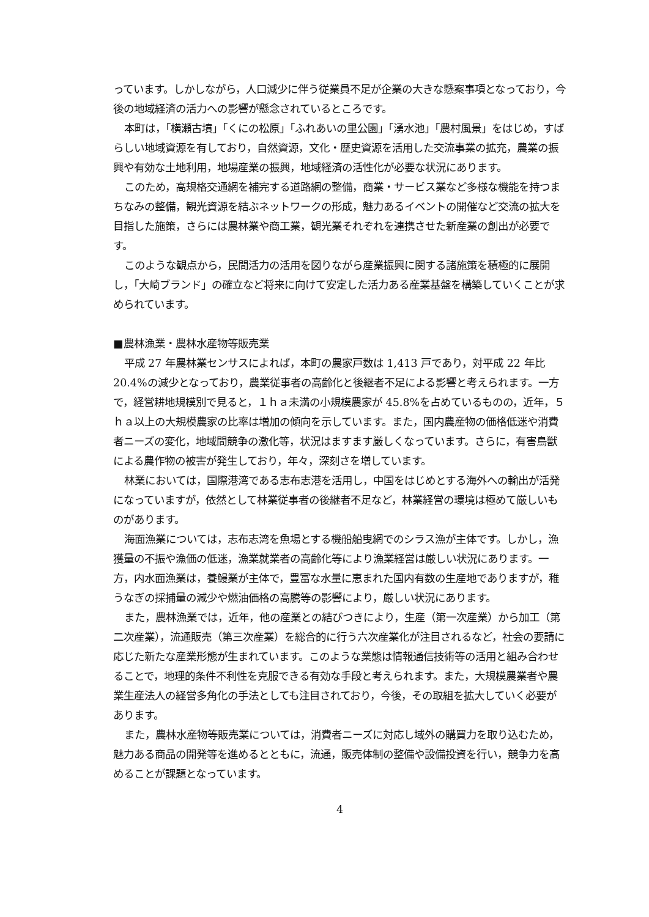っています。しかしながら，人口減少に伴う従業員不足が企業の大きな懸案事項となっており，今後の地域経済の活力への影響が懸念されているところです。
本町は，「横瀬古墳」「くにの松原」「ふれあいの里公園」「湧水池」「農村風景」をはじめ，すばらしい地域資源を有しており，自然資源，文化・歴史資源を活用した交流事業の拡充，農業の振興や有効な土地利用，地場産業の振興，地域経済の活性化が必要な状況にあります。
このため，高規格交通網を補完する道路網の整備，商業・サービス業など多様な機能を持つまちなみの整備，観光資源を結ぶネットワークの形成，魅力あるイベントの開催など交流の拡大を目指した施策，さらには農林業や商工業，観光業それぞれを連携させた新産業の創出が必要です。
このような観点から，民間活力の活用を図りながら産業振興に関する諸施策を積極的に展開し，「大崎ブランド」の確立など将来に向けて安定した活力ある産業基盤を構築していくことが求められています。
■農林漁業・農林水産物等販売業
平成 27 年農林業センサスによれば，本町の農家戸数は 1,413 戸であり，対平成 22 年比 20.4%の減少となっており，農業従事者の高齢化と後継者不足による影響と考えられます。一方で，経営耕地規模別で見ると，１ｈａ未満の小規模農家が 45.8%を占めているものの，近年，５ｈａ以上の大規模農家の比率は増加の傾向を示しています。また，国内農産物の価格低迷や消費者ニーズの変化，地域間競争の激化等，状況はますます厳しくなっています。さらに，有害鳥獣による農作物の被害が発生しており，年々，深刻さを増しています。
林業においては，国際港湾である志布志港を活用し，中国をはじめとする海外への輸出が活発になっていますが，依然として林業従事者の後継者不足など，林業経営の環境は極めて厳しいものがあります。
海面漁業については，志布志湾を魚場とする機船船曳網でのシラス漁が主体です。しかし，漁獲量の不振や漁価の低迷，漁業就業者の高齢化等により漁業経営は厳しい状況にあります。一方，内水面漁業は，養鰻業が主体で，豊富な水量に恵まれた国内有数の生産地でありますが，稚うなぎの採捕量の減少や燃油価格の高騰等の影響により，厳しい状況にあります。
また，農林漁業では，近年，他の産業との結びつきにより，生産（第一次産業）から加工（第二次産業），流通販売（第三次産業）を総合的に行う六次産業化が注目されるなど，社会の要請に応じた新たな産業形態が生まれています。このような業態は情報通信技術等の活用と組み合わせることで，地理的条件不利性を克服できる有効な手段と考えられます。また，大規模農業者や農業生産法人の経営多角化の手法としても注目されており，今後，その取組を拡大していく必要があります。
また，農林水産物等販売業については，消費者ニーズに対応し域外の購買力を取り込むため，魅力ある商品の開発等を進めるとともに，流通，販売体制の整備や設備投資を行い，競争力を高めることが課題となっています。
4